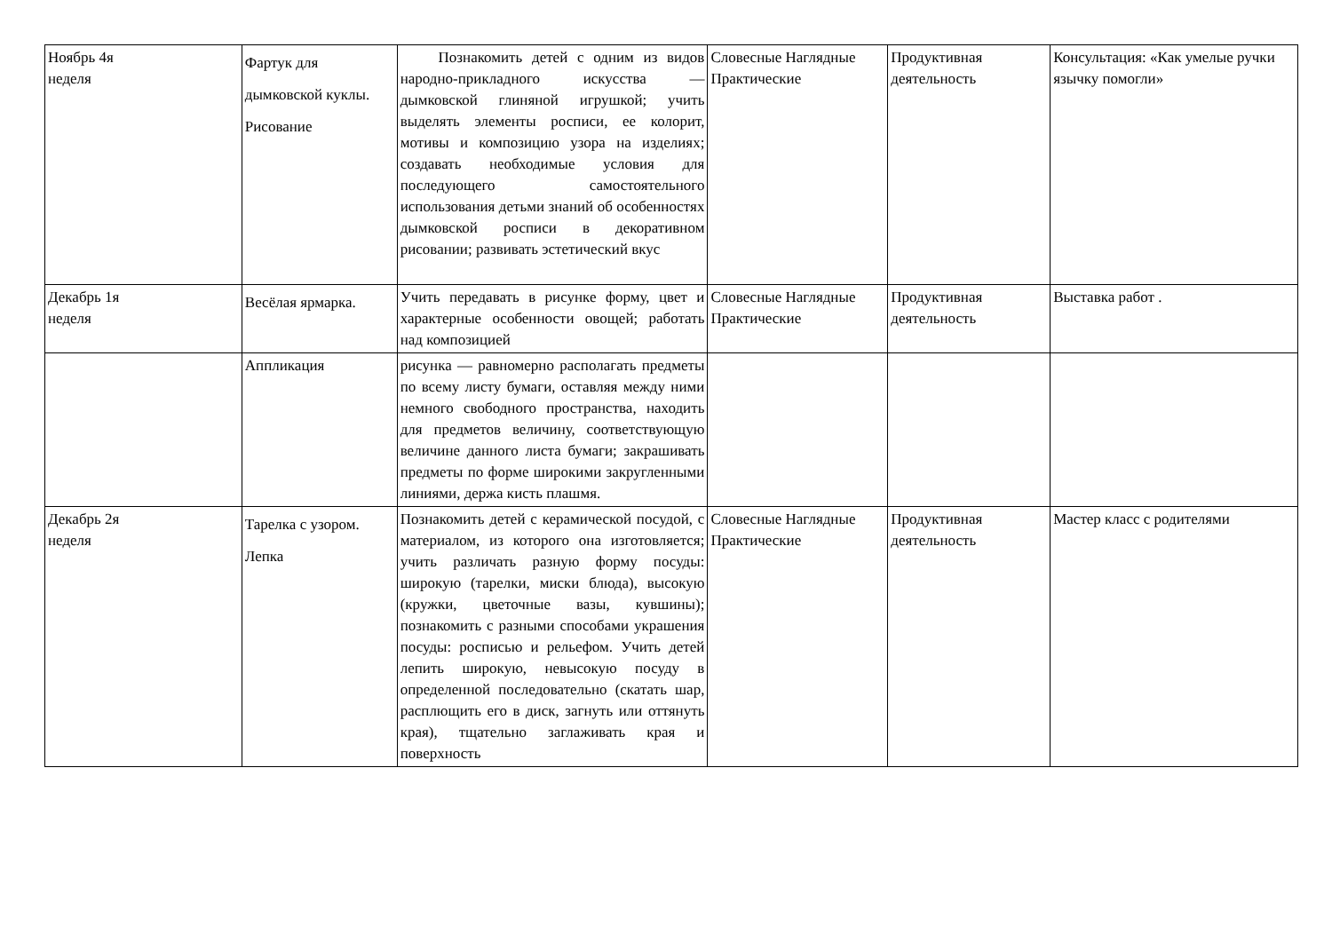| Ноябрь 4я неделя | Фартук для дымковской куклы. Рисование | Познакомить детей с одним из видов народно-прикладного искусства — дымковской глиняной игрушкой; учить выделять элементы росписи, ее колорит, мотивы и композицию узора на изделиях; создавать необходимые условия для последующего самостоятельного использования детьми знаний об особенностях дымковской росписи в декоративном рисовании; развивать эстетический вкус | Словесные Наглядные Практические | Продуктивная деятельность | Консультация: «Как умелые ручки язычку помогли» |
| Декабрь 1я неделя | Весёлая ярмарка. | Учить передавать в рисунке форму, цвет и характерные особенности овощей; работать над композицией | Словесные Наглядные Практические | Продуктивная деятельность | Выставка работ . |
| | Аппликация | рисунка — равномерно располагать предметы по всему листу бумаги, оставляя между ними немного свободного пространства, находить для предметов величину, соответствующую величине данного листа бумаги; закрашивать предметы по форме широкими закругленными линиями, держа кисть плашмя. | | | |
| Декабрь 2я неделя | Тарелка с узором. Лепка | Познакомить детей с керамической посудой, с материалом, из которого она изготовляется; учить различать разную форму посуды: широкую (тарелки, миски блюда), высокую (кружки, цветочные вазы, кувшины); познакомить с разными способами украшения посуды: росписью и рельефом. Учить детей лепить широкую, невысокую посуду в определенной последовательно (скатать шар, расплющить его в диск, загнуть или оттянуть края), тщательно заглаживать края и поверхность | Словесные Наглядные Практические | Продуктивная деятельность | Мастер класс с родителями |